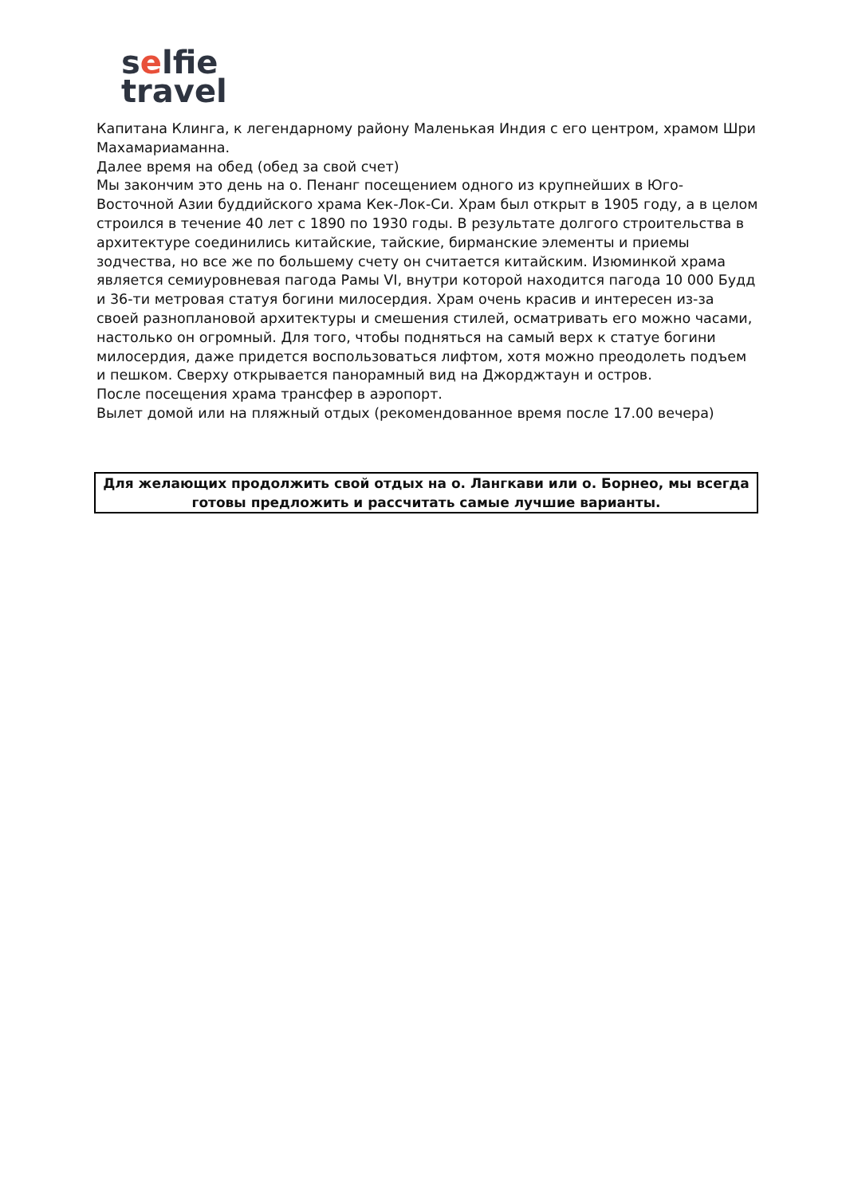selfie
travel
Капитана Клинга, к легендарному району Маленькая Индия с его центром, храмом Шри Махамариаманна.
Далее время на обед (обед за свой счет)
Мы закончим это день на о. Пенанг посещением одного из крупнейших в Юго-Восточной Азии буддийского храма Кек-Лок-Си. Храм был открыт в 1905 году, а в целом строился в течение 40 лет с 1890 по 1930 годы. В результате долгого строительства в архитектуре соединились китайские, тайские, бирманские элементы и приемы зодчества, но все же по большему счету он считается китайским. Изюминкой храма является семиуровневая пагода Рамы VI, внутри которой находится пагода 10 000 Будд и 36-ти метровая статуя богини милосердия. Храм очень красив и интересен из-за своей разноплановой архитектуры и смешения стилей, осматривать его можно часами, настолько он огромный. Для того, чтобы подняться на самый верх к статуе богини милосердия, даже придется воспользоваться лифтом, хотя можно преодолеть подъем и пешком. Сверху открывается панорамный вид на Джорджтаун и остров.
После посещения храма трансфер в аэропорт.
Вылет домой или на пляжный отдых (рекомендованное время после 17.00 вечера)
Для желающих продолжить свой отдых на о. Лангкави или о. Борнео, мы всегда готовы предложить и рассчитать самые лучшие варианты.